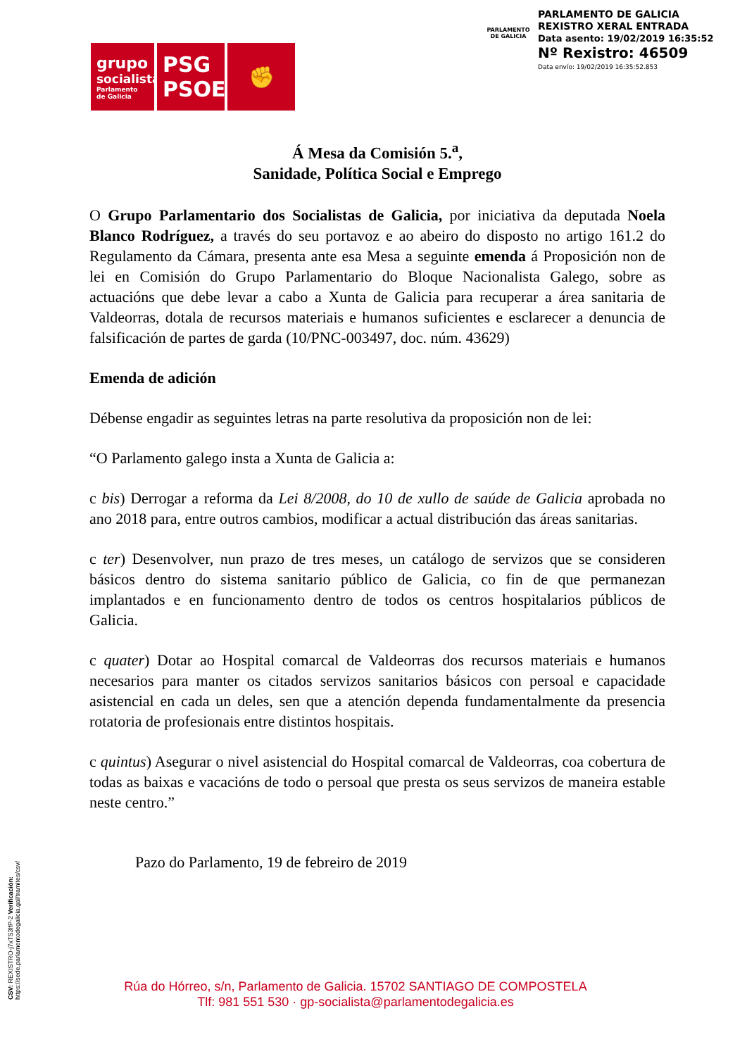grupo
socialista
Parlamento de Galicia
PSG
PSOE
✊
PARLAMENTO DE GALICIA
PARLAMENTO DE GALICIA
REXISTRO XERAL ENTRADA
Data asento: 19/02/2019 16:35:52
Nº Rexistro: 46509
Data envío: 19/02/2019 16:35:52.853
Á Mesa da Comisión 5.<sup>a</sup>,
Sanidade, Política Social e Emprego
O Grupo Parlamentario dos Socialistas de Galicia, por iniciativa da deputada Noela Blanco Rodríguez, a través do seu portavoz e ao abeiro do disposto no artigo 161.2 do Regulamento da Cámara, presenta ante esa Mesa a seguinte emenda á Proposición non de lei en Comisión do Grupo Parlamentario do Bloque Nacionalista Galego, sobre as actuacións que debe levar a cabo a Xunta de Galicia para recuperar a área sanitaria de Valdeorras, dotala de recursos materiais e humanos suficientes e esclarecer a denuncia de falsificación de partes de garda (10/PNC-003497, doc. núm. 43629)
Emenda de adición
Débense engadir as seguintes letras na parte resolutiva da proposición non de lei:
“O Parlamento galego insta a Xunta de Galicia a:
c bis) Derrogar a reforma da Lei 8/2008, do 10 de xullo de saúde de Galicia aprobada no ano 2018 para, entre outros cambios, modificar a actual distribución das áreas sanitarias.
c ter) Desenvolver, nun prazo de tres meses, un catálogo de servizos que se consideren básicos dentro do sistema sanitario público de Galicia, co fin de que permanezan implantados e en funcionamento dentro de todos os centros hospitalarios públicos de Galicia.
c quater) Dotar ao Hospital comarcal de Valdeorras dos recursos materiais e humanos necesarios para manter os citados servizos sanitarios básicos con persoal e capacidade asistencial en cada un deles, sen que a atención dependa fundamentalmente da presencia rotatoria de profesionais entre distintos hospitais.
c quintus) Asegurar o nivel asistencial do Hospital comarcal de Valdeorras, coa cobertura de todas as baixas e vacacións de todo o persoal que presta os seus servizos de maneira estable neste centro.”
Pazo do Parlamento, 19 de febreiro de 2019
Rúa do Hórreo, s/n, Parlamento de Galicia. 15702 SANTIAGO DE COMPOSTELA
Tlf: 981 551 530 · gp-socialista@parlamentodegalicia.es
CSV: REXISTRO-j7xTS3lfP-2 Verificación: https://sede.parlamentodegalicia.gal/tramites/csv/